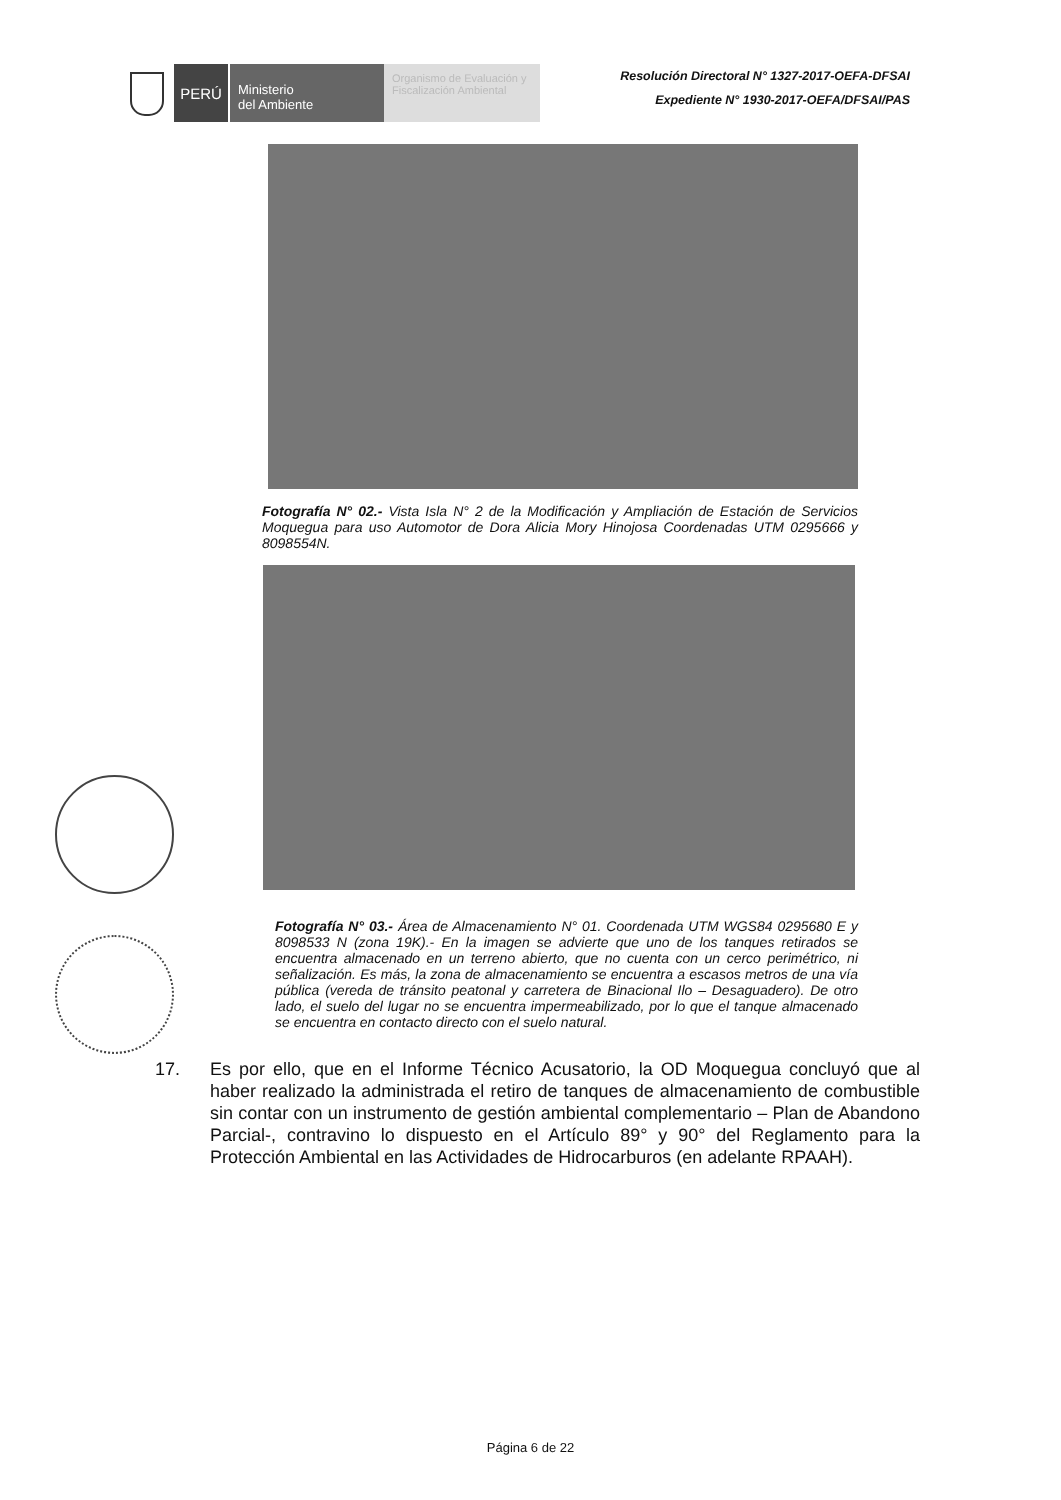PERÚ
Ministerio
del Ambiente
Organismo de Evaluación y Fiscalización Ambiental
Resolución Directoral N° 1327-2017-OEFA-DFSAI
Expediente N° 1930-2017-OEFA/DFSAI/PAS
Fotografía N° 02.- Vista Isla N° 2 de la Modificación y Ampliación de Estación de Servicios Moquegua para uso Automotor de Dora Alicia Mory Hinojosa Coordenadas UTM 0295666 y 8098554N.
Fotografía N° 03.- Área de Almacenamiento N° 01. Coordenada UTM WGS84 0295680 E y 8098533 N (zona 19K).- En la imagen se advierte que uno de los tanques retirados se encuentra almacenado en un terreno abierto, que no cuenta con un cerco perimétrico, ni señalización. Es más, la zona de almacenamiento se encuentra a escasos metros de una vía pública (vereda de tránsito peatonal y carretera de Binacional Ilo – Desaguadero). De otro lado, el suelo del lugar no se encuentra impermeabilizado, por lo que el tanque almacenado se encuentra en contacto directo con el suelo natural.
17. Es por ello, que en el Informe Técnico Acusatorio, la OD Moquegua concluyó que al haber realizado la administrada el retiro de tanques de almacenamiento de combustible sin contar con un instrumento de gestión ambiental complementario – Plan de Abandono Parcial-, contravino lo dispuesto en el Artículo 89° y 90° del Reglamento para la Protección Ambiental en las Actividades de Hidrocarburos (en adelante RPAAH).
Página 6 de 22